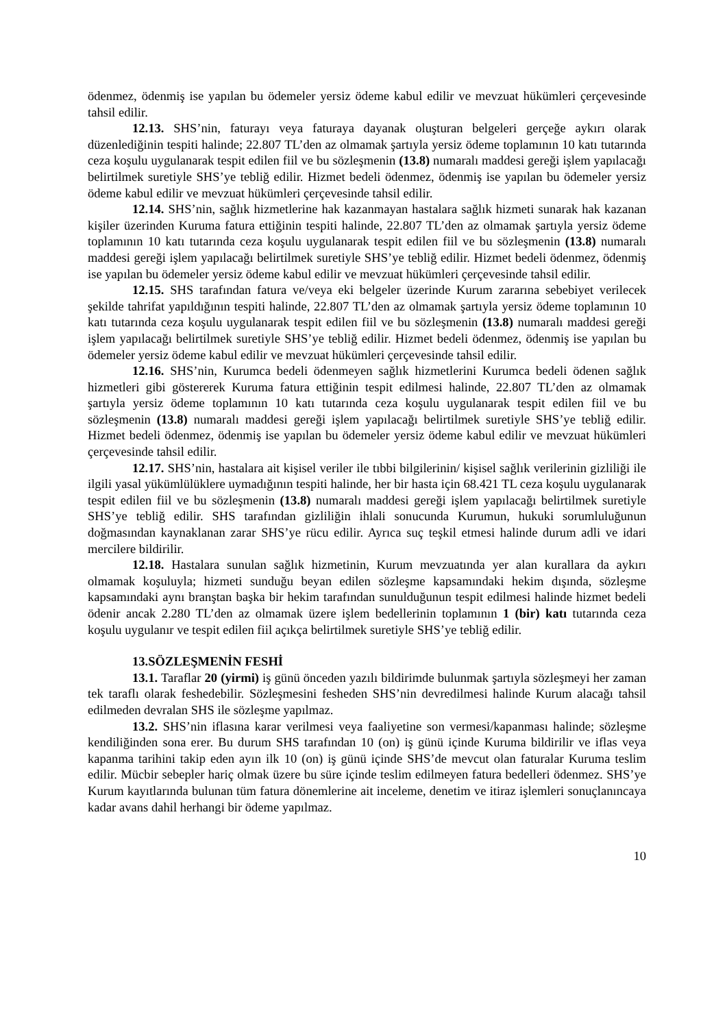ödenmez, ödenmiş ise yapılan bu ödemeler yersiz ödeme kabul edilir ve mevzuat hükümleri çerçevesinde tahsil edilir.
12.13. SHS’nin, faturayı veya faturaya dayanak oluşturan belgeleri gerçeğe aykırı olarak düzenlediğinin tespiti halinde; 22.807 TL’den az olmamak şartıyla yersiz ödeme toplamının 10 katı tutarında ceza koşulu uygulanarak tespit edilen fiil ve bu sözleşmenin (13.8) numaralı maddesi gereği işlem yapılacağı belirtilmek suretiyle SHS’ye tebliğ edilir. Hizmet bedeli ödenmez, ödenmiş ise yapılan bu ödemeler yersiz ödeme kabul edilir ve mevzuat hükümleri çerçevesinde tahsil edilir.
12.14. SHS’nin, sağlık hizmetlerine hak kazanmayan hastalara sağlık hizmeti sunarak hak kazanan kişiler üzerinden Kuruma fatura ettiğinin tespiti halinde, 22.807 TL’den az olmamak şartıyla yersiz ödeme toplamının 10 katı tutarında ceza koşulu uygulanarak tespit edilen fiil ve bu sözleşmenin (13.8) numaralı maddesi gereği işlem yapılacağı belirtilmek suretiyle SHS’ye tebliğ edilir. Hizmet bedeli ödenmez, ödenmiş ise yapılan bu ödemeler yersiz ödeme kabul edilir ve mevzuat hükümleri çerçevesinde tahsil edilir.
12.15. SHS tarafından fatura ve/veya eki belgeler üzerinde Kurum zararına sebebiyet verilecek şekilde tahrifat yapıldığının tespiti halinde, 22.807 TL’den az olmamak şartıyla yersiz ödeme toplamının 10 katı tutarında ceza koşulu uygulanarak tespit edilen fiil ve bu sözleşmenin (13.8) numaralı maddesi gereği işlem yapılacağı belirtilmek suretiyle SHS’ye tebliğ edilir. Hizmet bedeli ödenmez, ödenmiş ise yapılan bu ödemeler yersiz ödeme kabul edilir ve mevzuat hükümleri çerçevesinde tahsil edilir.
12.16. SHS’nin, Kurumca bedeli ödenmeyen sağlık hizmetlerini Kurumca bedeli ödenen sağlık hizmetleri gibi göstererek Kuruma fatura ettiğinin tespit edilmesi halinde, 22.807 TL’den az olmamak şartıyla yersiz ödeme toplamının 10 katı tutarında ceza koşulu uygulanarak tespit edilen fiil ve bu sözleşmenin (13.8) numaralı maddesi gereği işlem yapılacağı belirtilmek suretiyle SHS’ye tebliğ edilir. Hizmet bedeli ödenmez, ödenmiş ise yapılan bu ödemeler yersiz ödeme kabul edilir ve mevzuat hükümleri çerçevesinde tahsil edilir.
12.17. SHS’nin, hastalara ait kişisel veriler ile tıbbi bilgilerinin/ kişisel sağlık verilerinin gizliliği ile ilgili yasal yükümlülüklere uymadığının tespiti halinde, her bir hasta için 68.421 TL ceza koşulu uygulanarak tespit edilen fiil ve bu sözleşmenin (13.8) numaralı maddesi gereği işlem yapılacağı belirtilmek suretiyle SHS’ye tebliğ edilir. SHS tarafından gizliliğin ihlali sonucunda Kurumun, hukuki sorumluluğunun doğmasından kaynaklanan zarar SHS’ye rücu edilir. Ayrıca suç teşkil etmesi halinde durum adli ve idari mercilere bildirilir.
12.18. Hastalara sunulan sağlık hizmetinin, Kurum mevzuatında yer alan kurallara da aykırı olmamak koşuluyla; hizmeti sunduğu beyan edilen sözleşme kapsamındaki hekim dışında, sözleşme kapsamındaki aynı branştan başka bir hekim tarafından sunulduğunun tespit edilmesi halinde hizmet bedeli ödenir ancak 2.280 TL’den az olmamak üzere işlem bedellerinin toplamının 1 (bir) katı tutarında ceza koşulu uygulanır ve tespit edilen fiil açıkça belirtilmek suretiyle SHS’ye tebliğ edilir.
13.SÖZLEŞMENİN FESHİ
13.1. Taraflar 20 (yirmi) iş günü önceden yazılı bildirimde bulunmak şartıyla sözleşmeyi her zaman tek taraflı olarak feshedebilir. Sözleşmesini fesheden SHS’nin devredilmesi halinde Kurum alacağı tahsil edilmeden devralan SHS ile sözleşme yapılmaz.
13.2. SHS’nin iflasına karar verilmesi veya faaliyetine son vermesi/kapanması halinde; sözleşme kendiliğinden sona erer. Bu durum SHS tarafından 10 (on) iş günü içinde Kuruma bildirilir ve iflas veya kapanma tarihini takip eden ayın ilk 10 (on) iş günü içinde SHS’de mevcut olan faturalar Kuruma teslim edilir. Mücbir sebepler hariç olmak üzere bu süre içinde teslim edilmeyen fatura bedelleri ödenmez. SHS’ye Kurum kayıtlarında bulunan tüm fatura dönemlerine ait inceleme, denetim ve itiraz işlemleri sonuçlanıncaya kadar avans dahil herhangi bir ödeme yapılmaz.
10